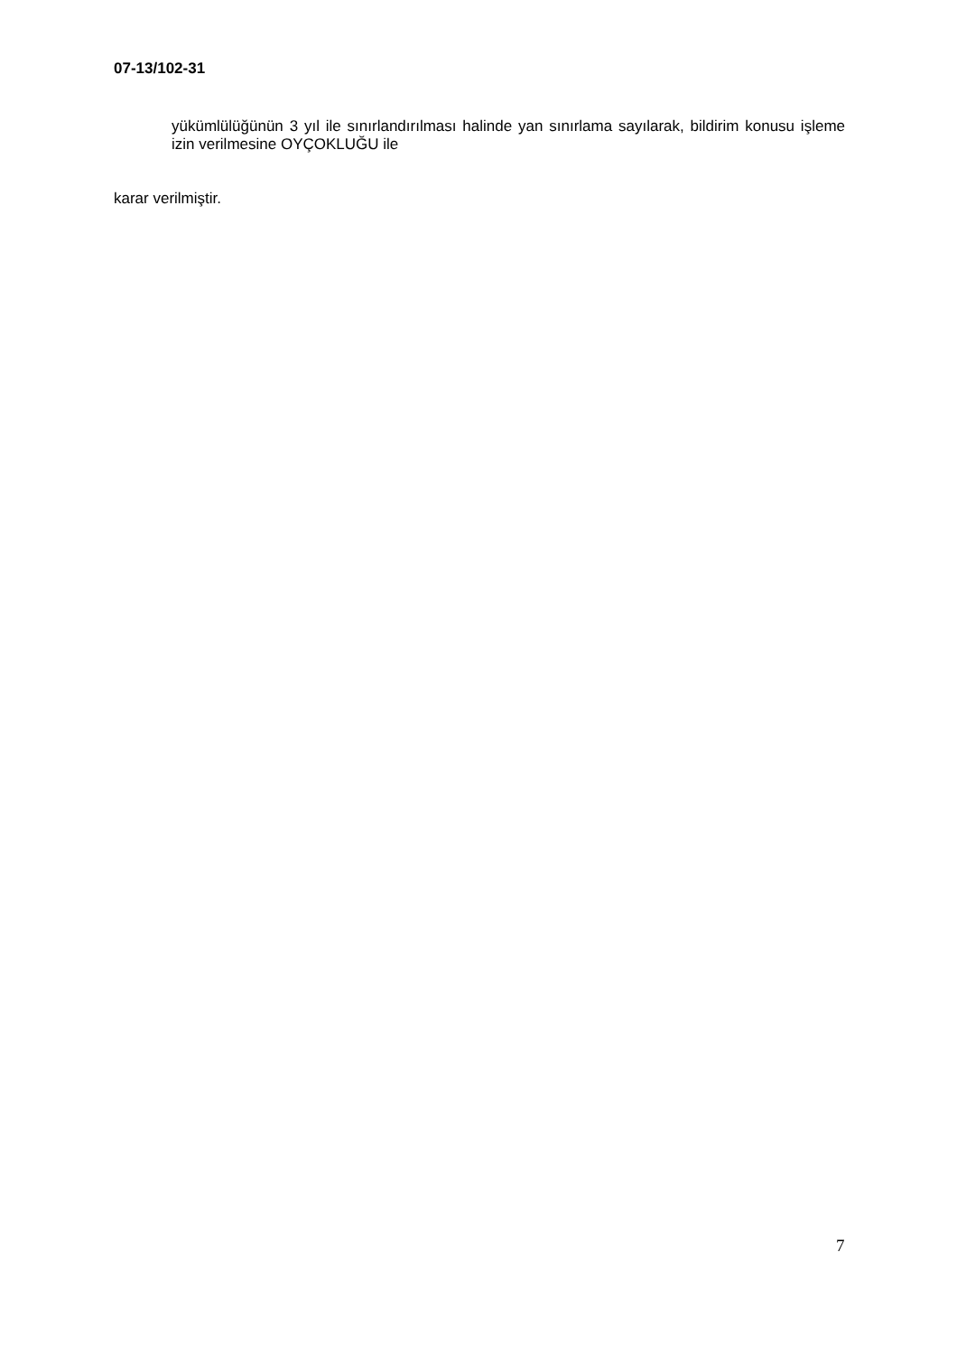07-13/102-31
yükümlülüğünün 3 yıl ile sınırlandırılması halinde yan sınırlama sayılarak, bildirim konusu işleme izin verilmesine OYÇOKLUĞU ile
karar verilmiştir.
7